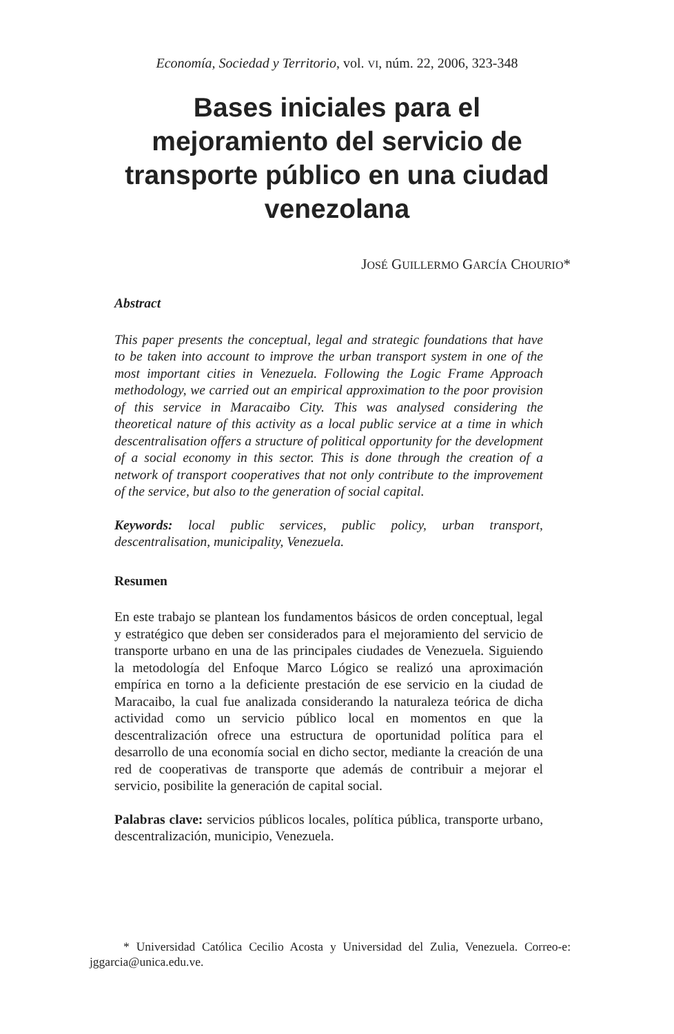Economía, Sociedad y Territorio, vol. VI, núm. 22, 2006, 323-348
Bases iniciales para el mejoramiento del servicio de transporte público en una ciudad venezolana
JOSÉ GUILLERMO GARCÍA CHOURIO*
Abstract
This paper presents the conceptual, legal and strategic foundations that have to be taken into account to improve the urban transport system in one of the most important cities in Venezuela. Following the Logic Frame Approach methodology, we carried out an empirical approximation to the poor provision of this service in Maracaibo City. This was analysed considering the theoretical nature of this activity as a local public service at a time in which descentralisation offers a structure of political opportunity for the development of a social economy in this sector. This is done through the creation of a network of transport cooperatives that not only contribute to the improvement of the service, but also to the generation of social capital.
Keywords: local public services, public policy, urban transport, descentralisation, municipality, Venezuela.
Resumen
En este trabajo se plantean los fundamentos básicos de orden conceptual, legal y estratégico que deben ser considerados para el mejoramiento del servicio de transporte urbano en una de las principales ciudades de Venezuela. Siguiendo la metodología del Enfoque Marco Lógico se realizó una aproximación empírica en torno a la deficiente prestación de ese servicio en la ciudad de Maracaibo, la cual fue analizada considerando la naturaleza teórica de dicha actividad como un servicio público local en momentos en que la descentralización ofrece una estructura de oportunidad política para el desarrollo de una economía social en dicho sector, mediante la creación de una red de cooperativas de transporte que además de contribuir a mejorar el servicio, posibilite la generación de capital social.
Palabras clave: servicios públicos locales, política pública, transporte urbano, descentralización, municipio, Venezuela.
* Universidad Católica Cecilio Acosta y Universidad del Zulia, Venezuela. Correo-e: jggarcia@unica.edu.ve.